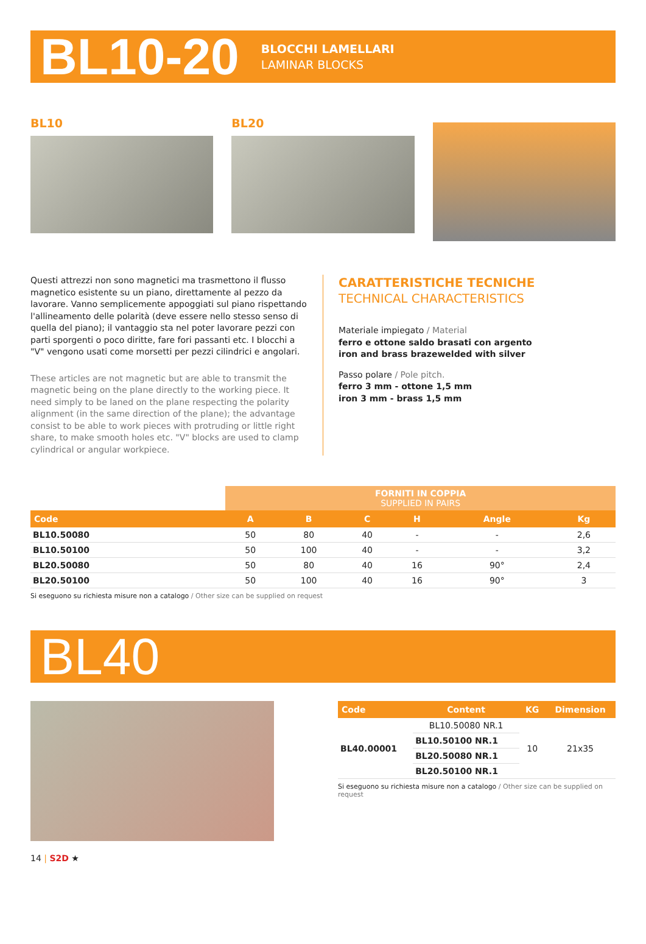BL10-20
BLOCCHI LAMELLARI
LAMINAR BLOCKS
BL10 BL20
Questi attrezzi non sono magnetici ma trasmettono il flusso magnetico esistente su un piano, direttamente al pezzo da lavorare. Vanno semplicemente appoggiati sul piano rispettando l'allineamento delle polarità (deve essere nello stesso senso di quella del piano); il vantaggio sta nel poter lavorare pezzi con parti sporgenti o poco diritte, fare fori passanti etc. I blocchi a "V" vengono usati come morsetti per pezzi cilindrici e angolari.
These articles are not magnetic but are able to transmit the magnetic being on the plane directly to the working piece. It need simply to be laned on the plane respecting the polarity alignment (in the same direction of the plane); the advantage consist to be able to work pieces with protruding or little right share, to make smooth holes etc. "V" blocks are used to clamp cylindrical or angular workpiece.
CARATTERISTICHE TECNICHE
TECHNICAL CHARACTERISTICS
Materiale impiegato / Material
ferro e ottone saldo brasati con argento
iron and brass brazewelded with silver
Passo polare / Pole pitch.
ferro 3 mm - ottone 1,5 mm
iron 3 mm - brass 1,5 mm
| | FORNITI IN COPPIA SUPPLIED IN PAIRS | | | | | |
| Code | A | B | C | H | Angle | Kg |
| BL10.50080 | 50 | 80 | 40 | - | - | 2,6 |
| BL10.50100 | 50 | 100 | 40 | - | - | 3,2 |
| BL20.50080 | 50 | 80 | 40 | 16 | 90° | 2,4 |
| BL20.50100 | 50 | 100 | 40 | 16 | 90° | 3 |
Si eseguono su richiesta misure non a catalogo / Other size can be supplied on request
BL40
| Code | Content | KG | Dimension |
| --- | --- | --- | --- |
| BL40.00001 | BL10.50080 NR.1 | 10 | 21x35 |
| | BL10.50100 NR.1 | | |
| | BL20.50080 NR.1 | | |
| | BL20.50100 NR.1 | | |
Si eseguono su richiesta misure non a catalogo / Other size can be supplied on request
14 | S2D ★